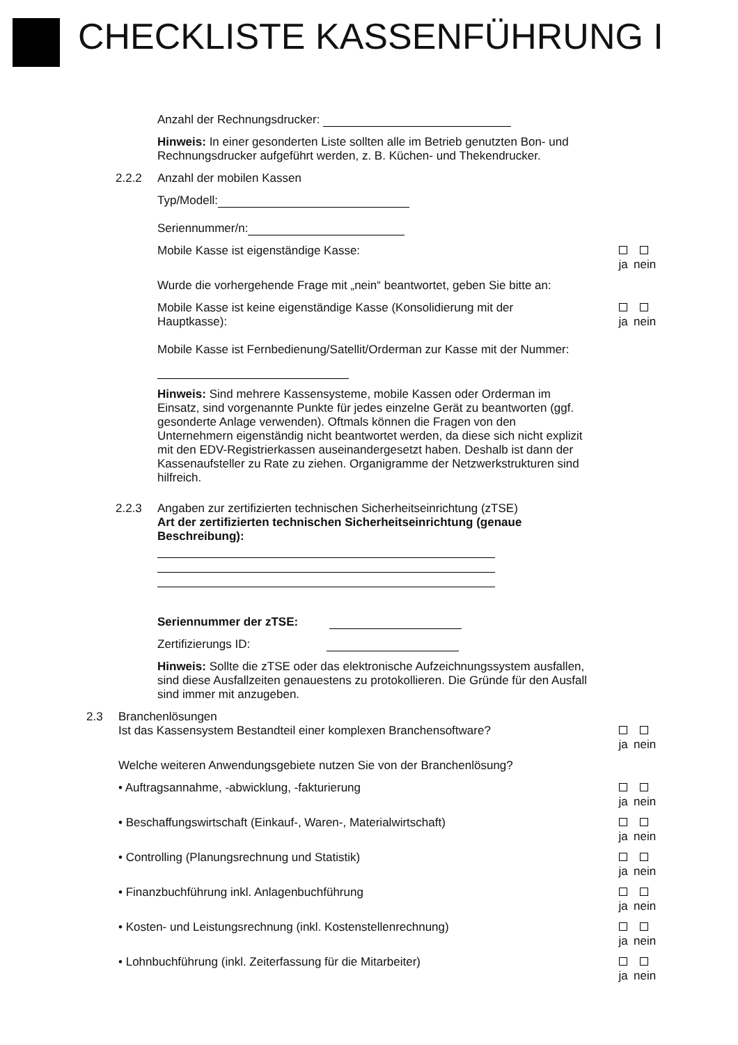CHECKLISTE KASSENFÜHRUNG I
Anzahl der Rechnungsdrucker:
Hinweis: In einer gesonderten Liste sollten alle im Betrieb genutzten Bon- und Rechnungsdrucker aufgeführt werden, z. B. Küchen- und Thekendrucker.
2.2.2 Anzahl der mobilen Kassen
Typ/Modell:
Seriennummer/n:
Mobile Kasse ist eigenständige Kasse:
ja
nein
Wurde die vorhergehende Frage mit „nein“ beantwortet, geben Sie bitte an:
Mobile Kasse ist keine eigenständige Kasse (Konsolidierung mit der Hauptkasse):
ja
nein
Mobile Kasse ist Fernbedienung/Satellit/Orderman zur Kasse mit der Nummer:
Hinweis: Sind mehrere Kassensysteme, mobile Kassen oder Orderman im Einsatz, sind vorgenannte Punkte für jedes einzelne Gerät zu beantworten (ggf. gesonderte Anlage verwenden). Oftmals können die Fragen von den Unternehmern eigenständig nicht beantwortet werden, da diese sich nicht explizit mit den EDV-Registrierkassen auseinandergesetzt haben. Deshalb ist dann der Kassenaufsteller zu Rate zu ziehen. Organigramme der Netzwerkstrukturen sind hilfreich.
2.2.3 Angaben zur zertifizierten technischen Sicherheitseinrichtung (zTSE)
Art der zertifizierten technischen Sicherheitseinrichtung (genaue Beschreibung):
Seriennummer der zTSE:
Zertifizierungs ID:
Hinweis: Sollte die zTSE oder das elektronische Aufzeichnungssystem ausfallen, sind diese Ausfallzeiten genauestens zu protokollieren. Die Gründe für den Ausfall sind immer mit anzugeben.
2.3 Branchenlösungen
Ist das Kassensystem Bestandteil einer komplexen Branchensoftware?
ja
nein
Welche weiteren Anwendungsgebiete nutzen Sie von der Branchenlösung?
• Auftragsannahme, -abwicklung, -fakturierung
ja
nein
• Beschaffungswirtschaft (Einkauf-, Waren-, Materialwirtschaft)
ja
nein
• Controlling (Planungsrechnung und Statistik)
ja
nein
• Finanzbuchführung inkl. Anlagenbuchführung
ja
nein
• Kosten- und Leistungsrechnung (inkl. Kostenstellenrechnung)
ja
nein
• Lohnbuchführung (inkl. Zeiterfassung für die Mitarbeiter)
ja
nein